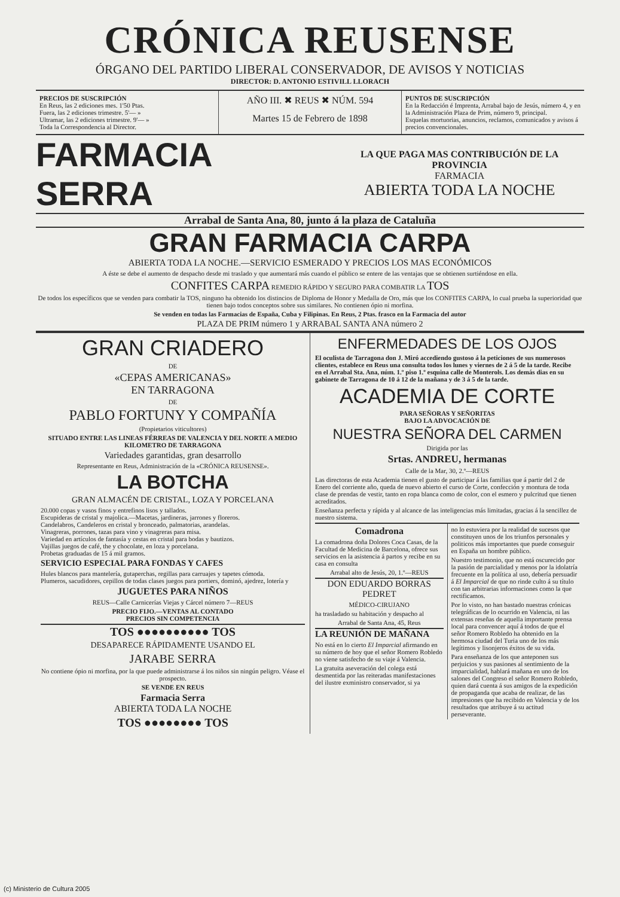CRÓNICA REUSENSE
ÓRGANO DEL PARTIDO LIBERAL CONSERVADOR, DE AVISOS Y NOTICIAS
DIRECTOR: D. ANTONIO ESTIVILL LLORACH
PRECIOS DE SUSCRIPCIÓN
En Reus, las 2 ediciones mes. 1'50 Ptas.
Fuera, las 2 ediciones trimestre. 5'— »
Ultramar, las 2 ediciones trimestre. 9'— »
Toda la Correspondencia al Director.
AÑO III. ✖ REUS ✖ NÚM. 594
Martes 15 de Febrero de 1898
PUNTOS DE SUSCRIPCIÓN
En la Redacción é Imprenta, Arrabal bajo de Jesús, número 4, y en la Administración Plaza de Prim, número 9, principal.
Esquelas mortuorias, anuncios, reclamos, comunicados y avisos á precios convencionales.
FARMACIA SERRA
LA QUE PAGA MAS CONTRIBUCIÓN DE LA PROVINCIA
FARMACIA
ABIERTA TODA LA NOCHE
Arrabal de Santa Ana, 80, junto á la plaza de Cataluña
GRAN FARMACIA CARPA
ABIERTA TODA LA NOCHE.—SERVICIO ESMERADO Y PRECIOS LOS MAS ECONÓMICOS
A éste se debe el aumento de despacho desde mi traslado y que aumentará más cuando el público se entere de las ventajas que se obtienen surtiéndose en ella.
CONFITES CARPA REMEDIO RÁPIDO Y SEGURO PARA COMBATIR LA TOS
De todos los específicos que se venden para combatir la TOS, ninguno ha obtenido los distincios de Diploma de Honor y Medalla de Oro, más que los CONFITES CARPA, lo cual prueba la superioridad que tienen bajo todos conceptos sobre sus similares. No contienen ópio ni morfina.
Se venden en todas las Farmacias de España, Cuba y Filipinas. En Reus, 2 Ptas. frasco en la Farmacia del autor
PLAZA DE PRIM número 1 y ARRABAL SANTA ANA número 2
GRAN CRIADERO
DE
«CEPAS AMERICANAS»
EN TARRAGONA
DE
PABLO FORTUNY Y COMPAÑÍA
(Propietarios viticultores)
SITUADO ENTRE LAS LINEAS FÉRREAS DE VALENCIA Y DEL NORTE A MEDIO KILOMETRO DE TARRAGONA
Variedades garantidas, gran desarrollo
Representante en Reus, Administración de la «CRÓNICA REUSENSE».
LA BOTCHA
GRAN ALMACÉN DE CRISTAL, LOZA Y PORCELANA
20.000 copas y vasos finos y entrefinos lisos y tallados.
Escupideras de cristal y majolica.—Macetas, jardineras, jarrones y floreros.
Candelabros, Candeleros en cristal y bronceado, palmatorias, arandelas.
Vinagreras, porrones, tazas para vino y vinagreras para misa.
Variedad en artículos de fantasía y cestas en cristal para bodas y bautizos.
Vajillas juegos de café, the y chocolate, en loza y porcelana.
Probetas graduadas de 15 á mil gramos.
SERVICIO ESPECIAL PARA FONDAS Y CAFES
Hules blancos para mantelería, gutaperchas, regillas para carruajes y tapetes cómoda.
Plumeros, sacudidores, cepillos de todas clases juegos para portiers, dominó, ajedrez, lotería y
JUGUETES PARA NIÑOS
REUS—Calle Carnicerías Viejas y Cárcel número 7—REUS
PRECIO FIJO.—VENTAS AL CONTADO
PRECIOS SIN COMPETENCIA
TOS ●●●●●●●●●● TOS
DESAPARECE RÁPIDAMENTE USANDO EL
JARABE SERRA
No contiene ópio ni morfina, por la que puede administrarse á los niños sin ningún peligro. Véase el prospecto.
SE VENDE EN REUS
Farmacia Serra
ABIERTA TODA LA NOCHE
TOS ●●●●●●●● TOS
ENFERMEDADES DE LOS OJOS
El oculista de Tarragona don J. Miró accediendo gustoso á la peticiones de sus numerosos clientes, establece en Reus una consulta todos los lunes y viernes de 2 á 5 de la tarde. Recibe en el Arrabal Sta. Ana, núm. 1.º piso 1.º esquina calle de Monterols. Los demás dias en su gabinete de Tarragona de 10 á 12 de la mañana y de 3 á 5 de la tarde.
ACADEMIA DE CORTE
PARA SEÑORAS Y SEÑORITAS
BAJO LA ADVOCACIÓN DE
NUESTRA SEÑORA DEL CARMEN
Dirigida por las
Srtas. ANDREU, hermanas
Calle de la Mar, 30, 2.º—REUS
Las directoras de esta Academia tienen el gusto de participar á las familias que á partir del 2 de Enero del corriente año, queda de nuevo abierto el curso de Corte, confección y montura de toda clase de prendas de vestir, tanto en ropa blanca como de color, con el esmero y pulcritud que tienen acreditados.
Enseñanza perfecta y rápida y al alcance de las inteligencias más limitadas, gracias á la sencillez de nuestro sistema.
Comadrona
La comadrona doña Dolores Coca Casas, de la Facultad de Medicina de Barcelona, ofrece sus servicios en la asistencia á partos y recibe en su casa en consulta
Arrabal alto de Jesús, 20, 1.º—REUS
DON EDUARDO BORRAS PEDRET
MÉDICO-CIRUJANO
ha trasladado su habitación y despacho al
Arrabal de Santa Ana, 45, Reus
LA REUNIÓN DE MAÑANA
No está en lo cierto El Imparcial afirmando en su número de hoy que el señor Romero Robledo no viene satisfecho de su viaje á Valencia.
La gratuita aseveración del colega está desmentida por las reiteradas manifestaciones del ilustre exministro conservador, si ya
no lo estuviera por la realidad de sucesos que constituyen unos de los triunfos personales y politicos más importantes que puede conseguir en España un hombre público.
Nuestro testimonio, que no está oscurecido por la pasión de parcialidad y menos por la idolatría frecuente en la política al uso, debería persuadir á El Imparcial de que no rinde culto á su título con tan arbitrarias informaciones como la que rectificamos.
Por lo visto, no han bastado nuestras crónicas telegráficas de lo ocurrido en Valencia, ni las extensas reseñas de aquella importante prensa local para convencer aquí á todos de que el señor Romero Robledo ha obtenido en la hermosa ciudad del Turia uno de los más legítimos y lisonjeros éxitos de su vida.
Para enseñanza de los que anteponen sus perjuicios y sus pasiones al sentimiento de la imparcialidad, hablará mañana en uno de los salones del Congreso el señor Romero Robledo, quien dará cuenta á sus amigos de la expedición de propaganda que acaba de realizar, de las impresiones que ha recibido en Valencia y de los resultados que atribuye á su actitud perseverante.
(c) Ministerio de Cultura 2005